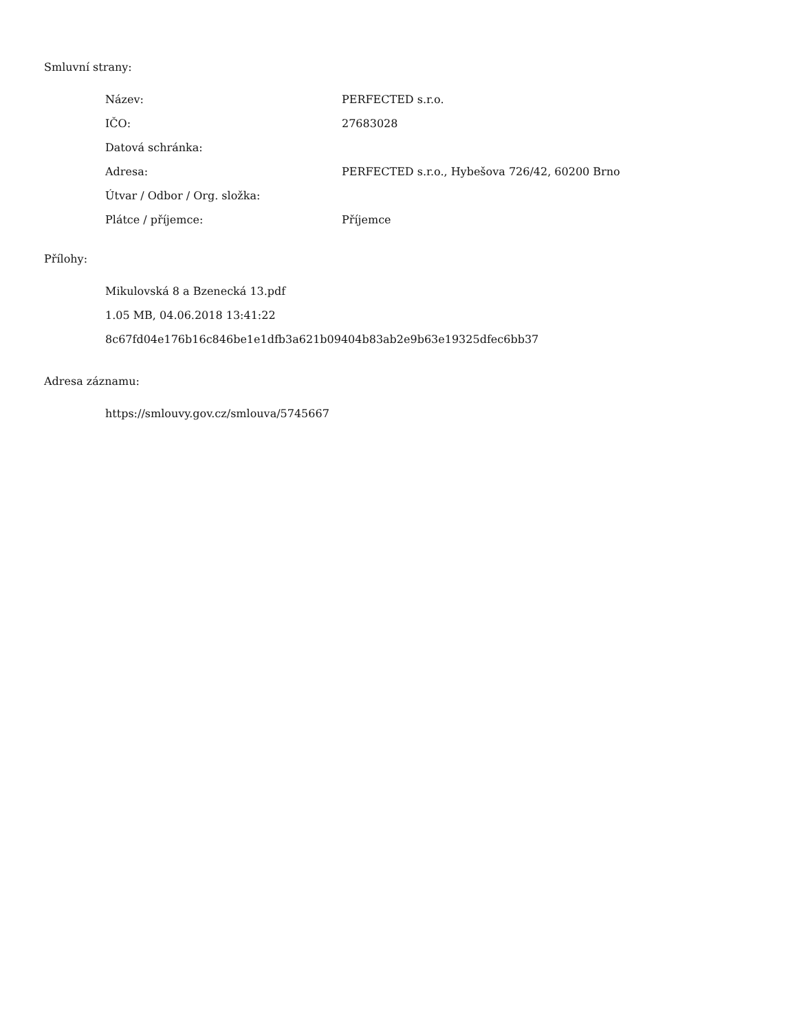Smluvní strany:
| Název: | PERFECTED s.r.o. |
| IČO: | 27683028 |
| Datová schránka: | |
| Adresa: | PERFECTED s.r.o., Hybešova 726/42, 60200 Brno |
| Útvar / Odbor / Org. složka: | |
| Plátce / příjemce: | Příjemce |
Přílohy:
Mikulovská 8 a Bzenecká 13.pdf
1.05 MB, 04.06.2018 13:41:22
8c67fd04e176b16c846be1e1dfb3a621b09404b83ab2e9b63e19325dfec6bb37
Adresa záznamu:
https://smlouvy.gov.cz/smlouva/5745667